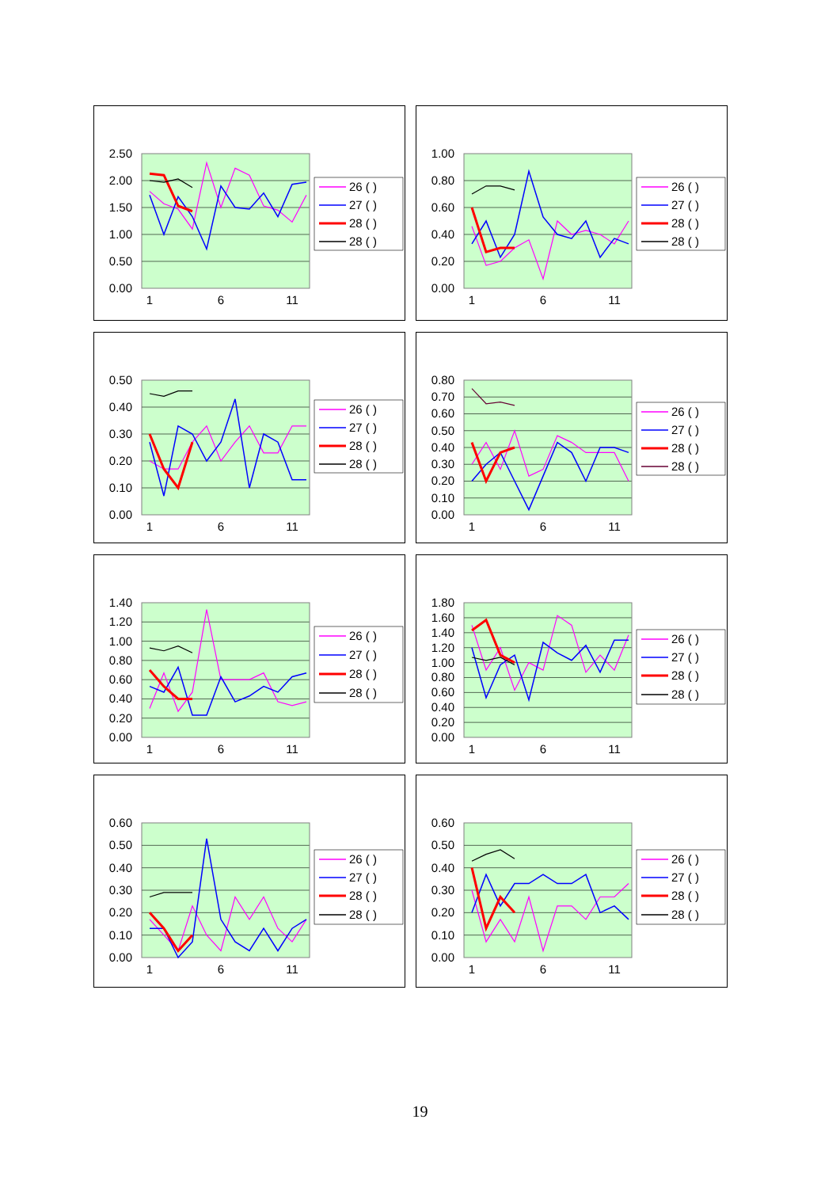0.00
0.50
1.00
1.50
2.00
2.50
1
6
11
26 ( )
27 ( )
28 ( )
28 ( )
0.00
0.20
0.40
0.60
0.80
1.00
1
6
11
26 ( )
27 ( )
28 ( )
28 ( )
0.00
0.10
0.20
0.30
0.40
0.50
1
6
11
26 ( )
27 ( )
28 ( )
28 ( )
0.00
0.10
0.20
0.30
0.40
0.50
0.60
0.70
0.80
1
6
11
26 ( )
27 ( )
28 ( )
28 ( )
0.00
0.20
0.40
0.60
0.80
1.00
1.20
1.40
1
6
11
26 ( )
27 ( )
28 ( )
28 ( )
0.00
0.20
0.40
0.60
0.80
1.00
1.20
1.40
1.60
1.80
1
6
11
26 ( )
27 ( )
28 ( )
28 ( )
0.00
0.10
0.20
0.30
0.40
0.50
0.60
1
6
11
26 ( )
27 ( )
28 ( )
28 ( )
0.00
0.10
0.20
0.30
0.40
0.50
0.60
1
6
11
26 ( )
27 ( )
28 ( )
28 ( )
19